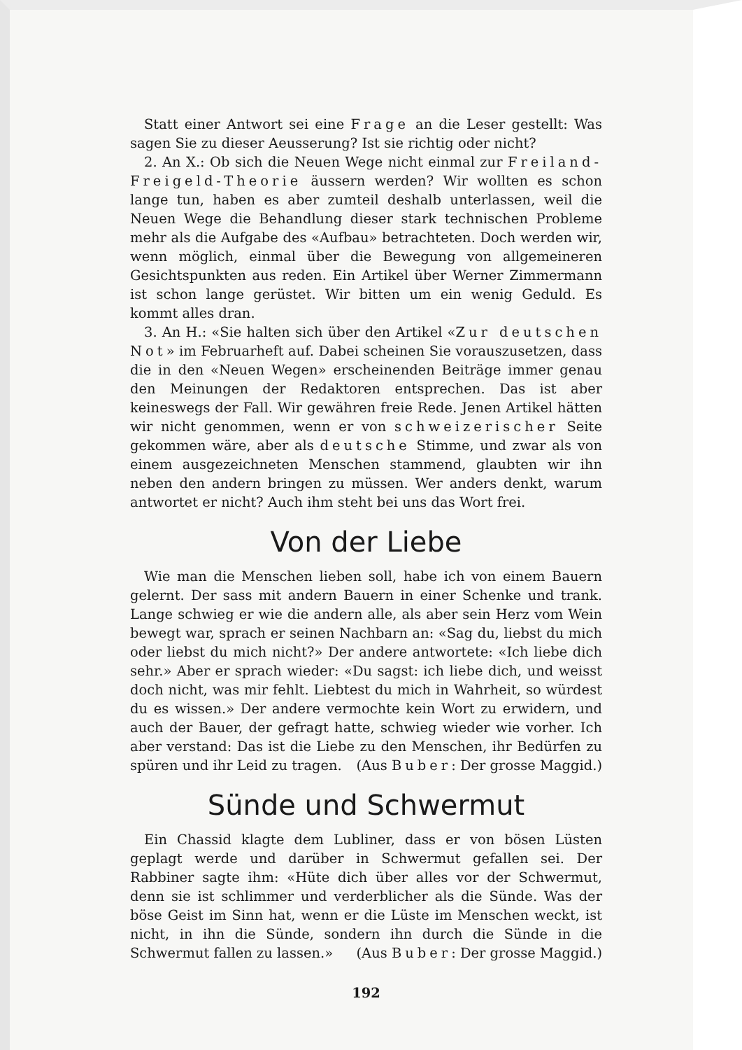Statt einer Antwort sei eine Frage an die Leser gestellt: Was sagen Sie zu dieser Aeusserung? Ist sie richtig oder nicht?
2. An X.: Ob sich die Neuen Wege nicht einmal zur Freiland-Freigeld-Theorie äussern werden? Wir wollten es schon lange tun, haben es aber zumteil deshalb unterlassen, weil die Neuen Wege die Behandlung dieser stark technischen Probleme mehr als die Aufgabe des «Aufbau» betrachteten. Doch werden wir, wenn möglich, einmal über die Bewegung von allgemeineren Gesichtspunkten aus reden. Ein Artikel über Werner Zimmermann ist schon lange gerüstet. Wir bitten um ein wenig Geduld. Es kommt alles dran.
3. An H.: «Sie halten sich über den Artikel «Zur deutschen Not» im Februarheft auf. Dabei scheinen Sie vorauszusetzen, dass die in den «Neuen Wegen» erscheinenden Beiträge immer genau den Meinungen der Redaktoren entsprechen. Das ist aber keineswegs der Fall. Wir gewähren freie Rede. Jenen Artikel hätten wir nicht genommen, wenn er von schweizerischer Seite gekommen wäre, aber als deutsche Stimme, und zwar als von einem ausgezeichneten Menschen stammend, glaubten wir ihn neben den andern bringen zu müssen. Wer anders denkt, warum antwortet er nicht? Auch ihm steht bei uns das Wort frei.
Von der Liebe
Wie man die Menschen lieben soll, habe ich von einem Bauern gelernt. Der sass mit andern Bauern in einer Schenke und trank. Lange schwieg er wie die andern alle, als aber sein Herz vom Wein bewegt war, sprach er seinen Nachbarn an: «Sag du, liebst du mich oder liebst du mich nicht?» Der andere antwortete: «Ich liebe dich sehr.» Aber er sprach wieder: «Du sagst: ich liebe dich, und weisst doch nicht, was mir fehlt. Liebtest du mich in Wahrheit, so würdest du es wissen.» Der andere vermochte kein Wort zu erwidern, und auch der Bauer, der gefragt hatte, schwieg wieder wie vorher. Ich aber verstand: Das ist die Liebe zu den Menschen, ihr Bedürfen zu spüren und ihr Leid zu tragen. (Aus Buber: Der grosse Maggid.)
Sünde und Schwermut
Ein Chassid klagte dem Lubliner, dass er von bösen Lüsten geplagt werde und darüber in Schwermut gefallen sei. Der Rabbiner sagte ihm: «Hüte dich über alles vor der Schwermut, denn sie ist schlimmer und verderblicher als die Sünde. Was der böse Geist im Sinn hat, wenn er die Lüste im Menschen weckt, ist nicht, in ihn die Sünde, sondern ihn durch die Sünde in die Schwermut fallen zu lassen.» (Aus Buber: Der grosse Maggid.)
192